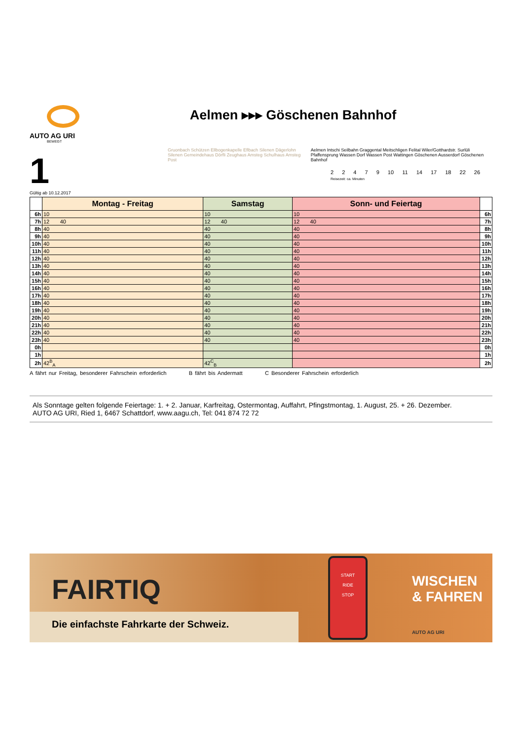AUTO AG URI
BEWEGT
1
Aelmen ▸▸▸ Göschenen Bahnhof
Gruonbach Schützen Ellbogenkapelle Eflbach Silenen Dägerlohn Silenen Gemeindehaus Dörfli Zeughaus Amsteg Schulhaus Amsteg Post Aelmen Intschi Seilbahn Graggental Meitschligen Felital Wiler/Gotthardstr. Surlüli Pfaffensprung Wassen Dorf Wassen Post Wattingen Göschenen Ausserdorf Göschenen Bahnhof
2 2 4 7 9 10 11 14 17 18 22 26 Reisezeit: ca. Minuten
Gültig ab 10.12.2017
| | Montag - Freitag | Samstag | Sonn- und Feiertag | |
| --- | --- | --- | --- | --- |
| 6h | 10 | 10 | 10 | 6h |
| 7h | 12 40 | 12 40 | 12 40 | 7h |
| 8h | 40 | 40 | 40 | 8h |
| 9h | 40 | 40 | 40 | 9h |
| 10h | 40 | 40 | 40 | 10h |
| 11h | 40 | 40 | 40 | 11h |
| 12h | 40 | 40 | 40 | 12h |
| 13h | 40 | 40 | 40 | 13h |
| 14h | 40 | 40 | 40 | 14h |
| 15h | 40 | 40 | 40 | 15h |
| 16h | 40 | 40 | 40 | 16h |
| 17h | 40 | 40 | 40 | 17h |
| 18h | 40 | 40 | 40 | 18h |
| 19h | 40 | 40 | 40 | 19h |
| 20h | 40 | 40 | 40 | 20h |
| 21h | 40 | 40 | 40 | 21h |
| 22h | 40 | 40 | 40 | 22h |
| 23h | 40 | 40 | 40 | 23h |
| 0h | | | | 0h |
| 1h | | | | 1h |
| 2h | 42<sup>B</sup><sub>A</sub> | 42<sup>C</sup><sub>B</sub> | | 2h |
A fährt nur Freitag, besonderer Fahrschein erforderlich B fährt bis Andermatt C Besonderer Fahrschein erforderlich
Als Sonntage gelten folgende Feiertage: 1. + 2. Januar, Karfreitag, Ostermontag, Auffahrt, Pfingstmontag, 1. August, 25. + 26. Dezember.
AUTO AG URI, Ried 1, 6467 Schattdorf, www.aagu.ch, Tel: 041 874 72 72
FAIRTIQ
Die einfachste Fahrkarte der Schweiz.
START
RIDE
STOP
WISCHEN
& FAHREN
AUTO AG URI